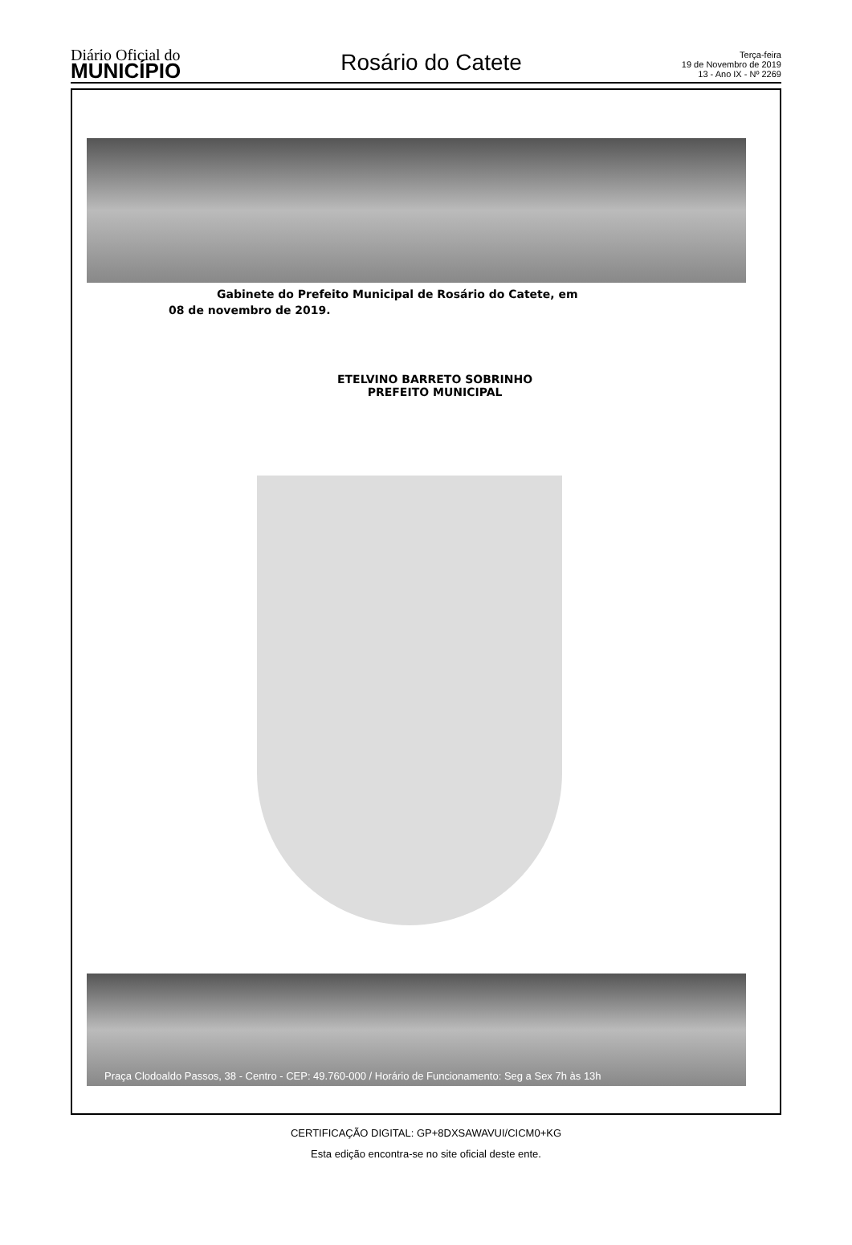Diário Oficial do
MUNICÍPIO
Rosário do Catete
Terça-feira
19 de Novembro de 2019
13 - Ano IX - Nº 2269
Gabinete do Prefeito Municipal de Rosário do Catete, em
08 de novembro de 2019.
ETELVINO BARRETO SOBRINHO
PREFEITO MUNICIPAL
Praça Clodoaldo Passos, 38 - Centro - CEP: 49.760-000 / Horário de Funcionamento: Seg a Sex 7h às 13h
CERTIFICAÇÃO DIGITAL: GP+8DXSAWAVUI/CICM0+KG
Esta edição encontra-se no site oficial deste ente.